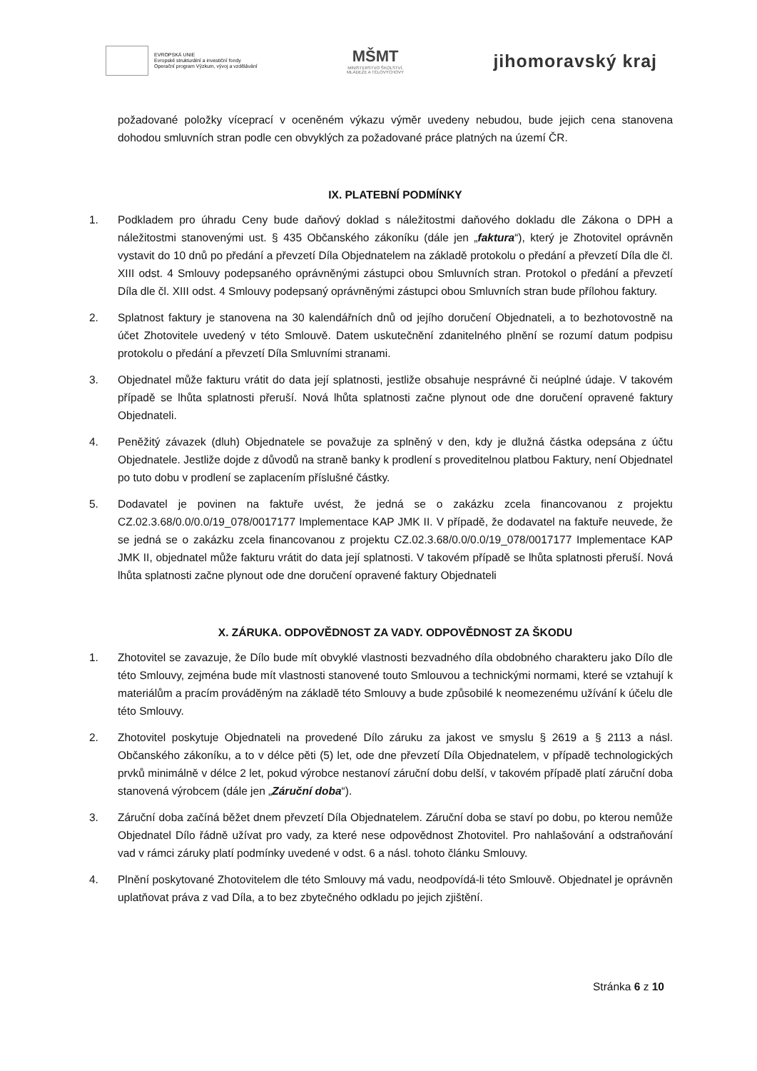EVROPSKÁ UNIE
Evropské strukturální a investiční fondy
Operační program Výzkum, vývoj a vzdělávání
MŠMT
MINISTERSTVO ŠKOLSTVÍ,
MLÁDEŽE A TĚLOVÝCHOVY
jihomoravský kraj
požadované položky víceprací v oceněném výkazu výměr uvedeny nebudou, bude jejich cena stanovena dohodou smluvních stran podle cen obvyklých za požadované práce platných na území ČR.
IX. PLATEBNÍ PODMÍNKY
1. Podkladem pro úhradu Ceny bude daňový doklad s náležitostmi daňového dokladu dle Zákona o DPH a náležitostmi stanovenými ust. § 435 Občanského zákoníku (dále jen „faktura“), který je Zhotovitel oprávněn vystavit do 10 dnů po předání a převzetí Díla Objednatelem na základě protokolu o předání a převzetí Díla dle čl. XIII odst. 4 Smlouvy podepsaného oprávněnými zástupci obou Smluvních stran. Protokol o předání a převzetí Díla dle čl. XIII odst. 4 Smlouvy podepsaný oprávněnými zástupci obou Smluvních stran bude přílohou faktury.
2. Splatnost faktury je stanovena na 30 kalendářních dnů od jejího doručení Objednateli, a to bezhotovostně na účet Zhotovitele uvedený v této Smlouvě. Datem uskutečnění zdanitelného plnění se rozumí datum podpisu protokolu o předání a převzetí Díla Smluvními stranami.
3. Objednatel může fakturu vrátit do data její splatnosti, jestliže obsahuje nesprávné či neúplné údaje. V takovém případě se lhůta splatnosti přeruší. Nová lhůta splatnosti začne plynout ode dne doručení opravené faktury Objednateli.
4. Peněžitý závazek (dluh) Objednatele se považuje za splněný v den, kdy je dlužná částka odepsána z účtu Objednatele. Jestliže dojde z důvodů na straně banky k prodlení s proveditelnou platbou Faktury, není Objednatel po tuto dobu v prodlení se zaplacením příslušné částky.
5. Dodavatel je povinen na faktuře uvést, že jedná se o zakázku zcela financovanou z projektu CZ.02.3.68/0.0/0.0/19_078/0017177 Implementace KAP JMK II. V případě, že dodavatel na faktuře neuvede, že se jedná se o zakázku zcela financovanou z projektu CZ.02.3.68/0.0/0.0/19_078/0017177 Implementace KAP JMK II, objednatel může fakturu vrátit do data její splatnosti. V takovém případě se lhůta splatnosti přeruší. Nová lhůta splatnosti začne plynout ode dne doručení opravené faktury Objednateli
X. ZÁRUKA. ODPOVĚDNOST ZA VADY. ODPOVĚDNOST ZA ŠKODU
1. Zhotovitel se zavazuje, že Dílo bude mít obvyklé vlastnosti bezvadného díla obdobného charakteru jako Dílo dle této Smlouvy, zejména bude mít vlastnosti stanovené touto Smlouvou a technickými normami, které se vztahují k materiálům a pracím prováděným na základě této Smlouvy a bude způsobilé k neomezenému užívání k účelu dle této Smlouvy.
2. Zhotovitel poskytuje Objednateli na provedené Dílo záruku za jakost ve smyslu § 2619 a § 2113 a násl. Občanského zákoníku, a to v délce pěti (5) let, ode dne převzetí Díla Objednatelem, v případě technologických prvků minimálně v délce 2 let, pokud výrobce nestanoví záruční dobu delší, v takovém případě platí záruční doba stanovená výrobcem (dále jen „Záruční doba“).
3. Záruční doba začíná běžet dnem převzetí Díla Objednatelem. Záruční doba se staví po dobu, po kterou nemůže Objednatel Dílo řádně užívat pro vady, za které nese odpovědnost Zhotovitel. Pro nahlašování a odstraňování vad v rámci záruky platí podmínky uvedené v odst. 6 a násl. tohoto článku Smlouvy.
4. Plnění poskytované Zhotovitelem dle této Smlouvy má vadu, neodpovídá-li této Smlouvě. Objednatel je oprávněn uplatňovat práva z vad Díla, a to bez zbytečného odkladu po jejich zjištění.
Stránka 6 z 10